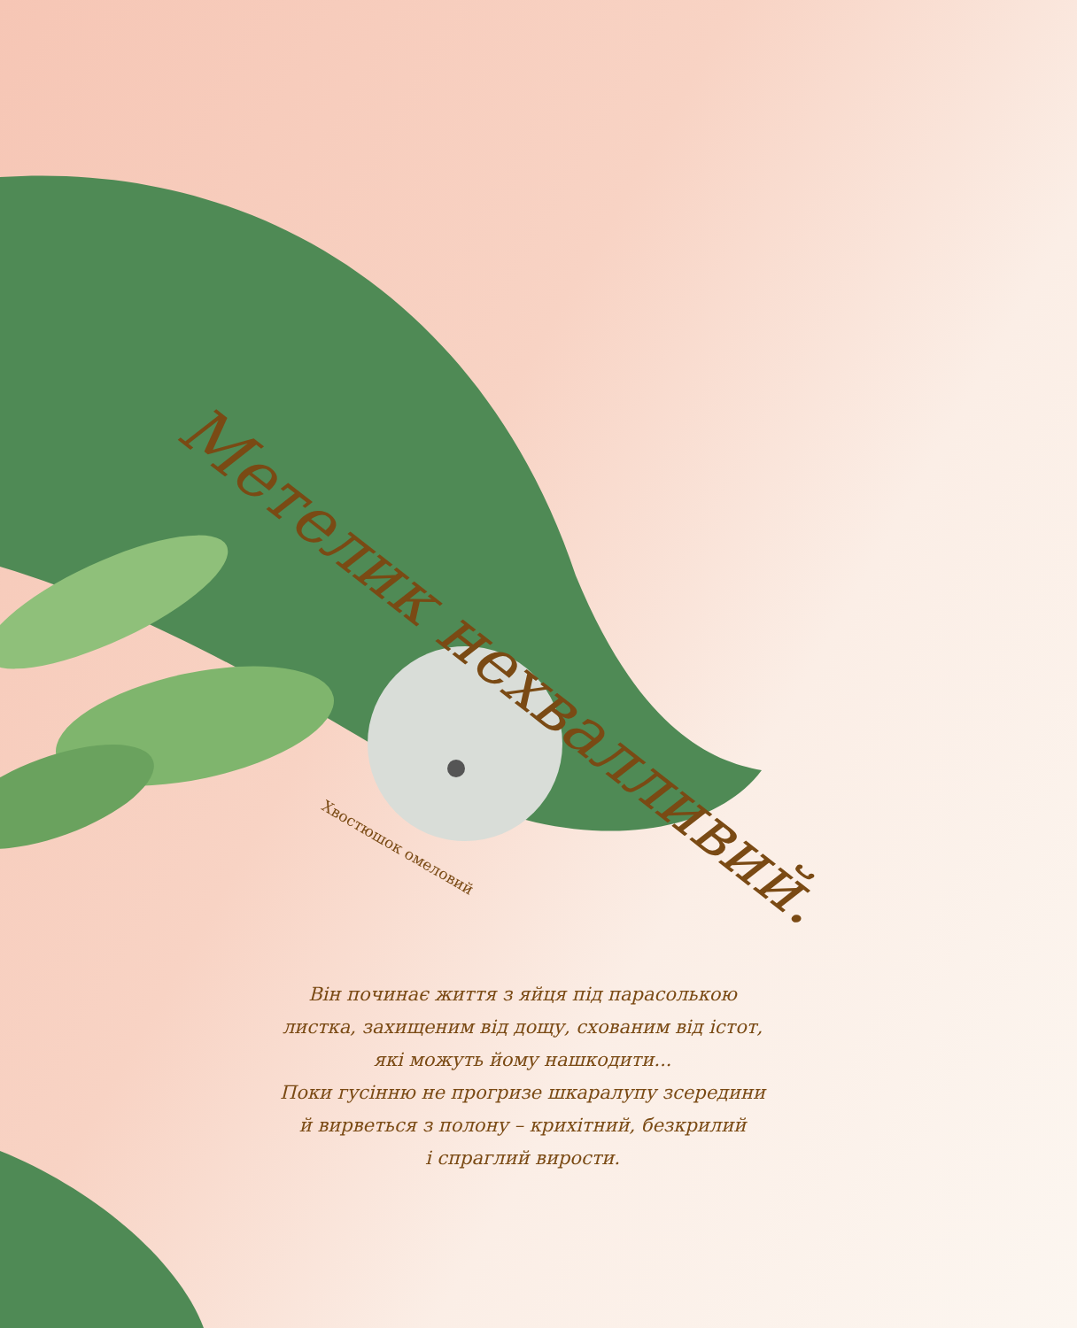Метелик нехвалливий.
Хвостюшок омеловий
Він починає життя з яйця під парасолькою
листка, захищеним від дощу, схованим від істот,
які можуть йому нашкодити...
Поки гусінню не прогризе шкаралупу зсередини
й вирветься з полону – крихітний, безкрилий
і спраглий вирости.